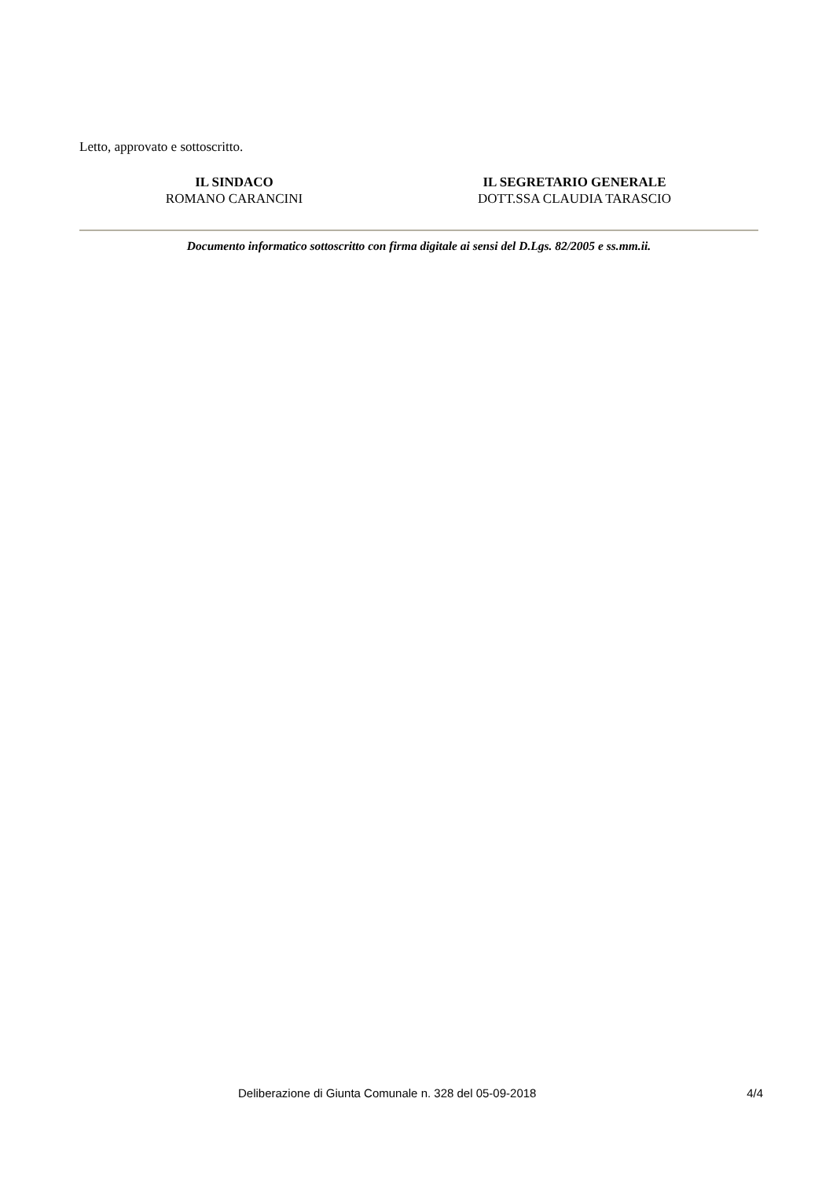Letto, approvato e sottoscritto.
IL SINDACO
ROMANO CARANCINI
IL SEGRETARIO GENERALE
DOTT.SSA CLAUDIA TARASCIO
Documento informatico sottoscritto con firma digitale ai sensi del D.Lgs. 82/2005 e ss.mm.ii.
Deliberazione di Giunta Comunale n. 328 del 05-09-2018 4/4